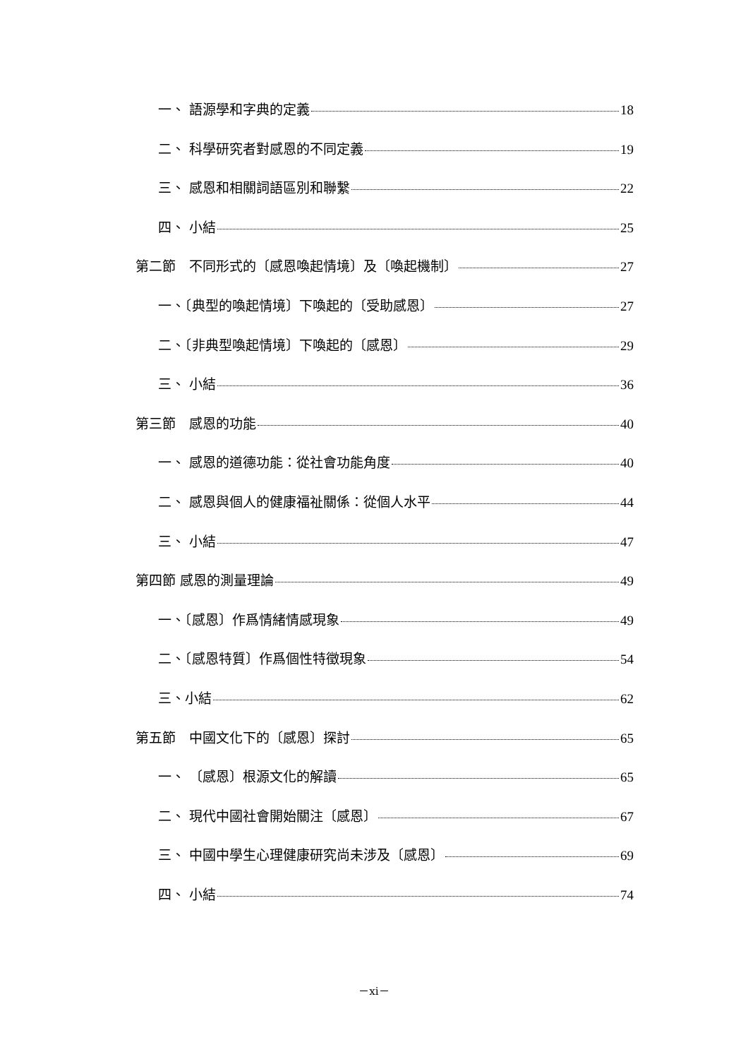一、 語源學和字典的定義 18
二、 科學研究者對感恩的不同定義 19
三、 感恩和相關詞語區別和聯繫 22
四、 小結 25
第二節　不同形式的〔感恩喚起情境〕及〔喚起機制〕 27
一、〔典型的喚起情境〕下喚起的〔受助感恩〕 27
二、〔非典型喚起情境〕下喚起的〔感恩〕 29
三、 小結 36
第三節　感恩的功能 40
一、 感恩的道德功能：從社會功能角度 40
二、 感恩與個人的健康福祉關係：從個人水平 44
三、 小結 47
第四節 感恩的測量理論 49
一、〔感恩〕作爲情緒情感現象 49
二、〔感恩特質〕作爲個性特徵現象 54
三、小結 62
第五節　中國文化下的〔感恩〕探討 65
一、 〔感恩〕根源文化的解讀 65
二、 現代中國社會開始關注〔感恩〕 67
三、 中國中學生心理健康研究尚未涉及〔感恩〕 69
四、 小結 74
－xi－